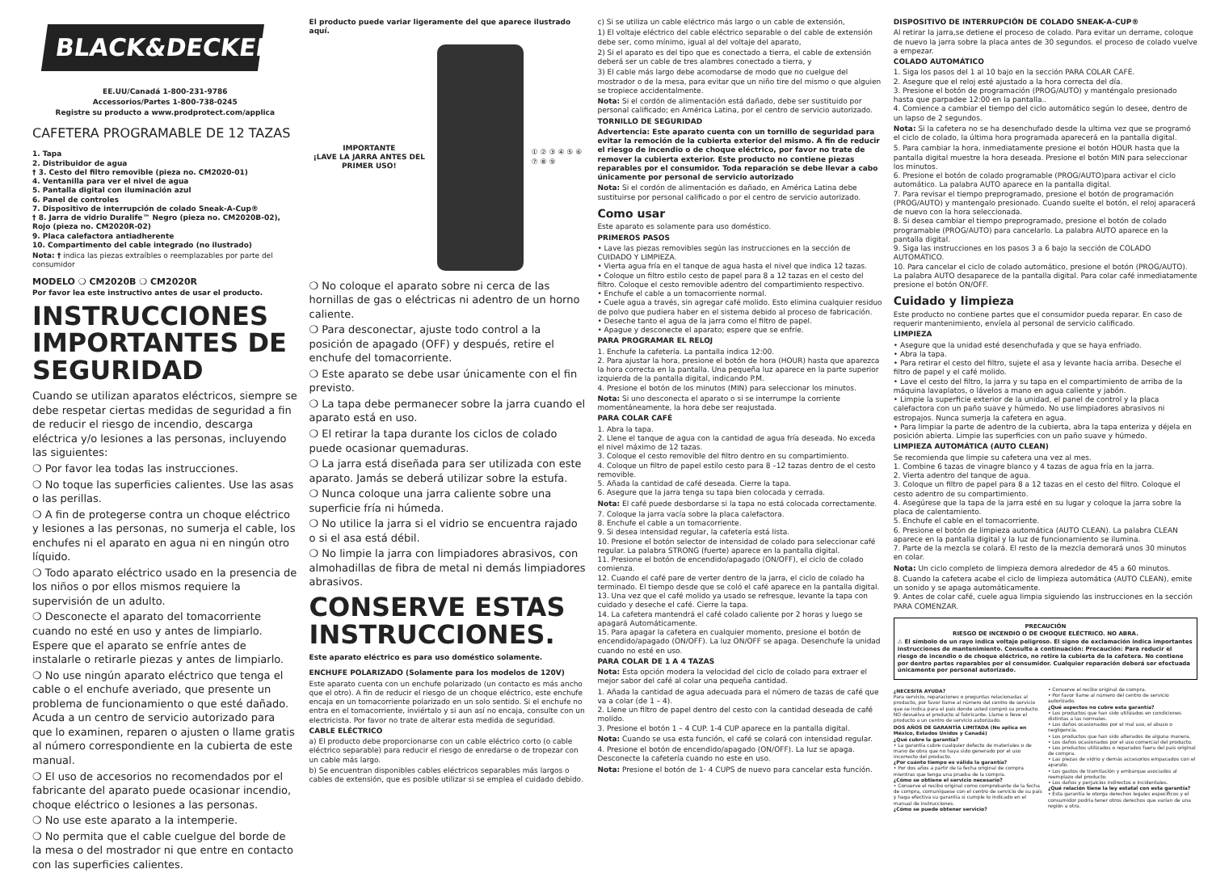BLACK&DECKER
EE.UU/Canadá 1-800-231-9786
Accessorios/Partes 1-800-738-0245
Registre su producto a www.prodprotect.com/applica
CAFETERA PROGRAMABLE DE 12 TAZAS
1. Tapa
2. Distribuidor de agua
† 3. Cesto del filtro removible (pieza no. CM2020-01)
4. Ventanilla para ver el nivel de agua
5. Pantalla digital con iluminación azul
6. Panel de controles
7. Dispositivo de interrupción de colado Sneak-A-Cup®
† 8. Jarra de vidrio Duralife™ Negro (pieza no. CM2020B-02), Rojo (pieza no. CM2020R-02)
9. Placa calefactora antiadherente
10. Compartimento del cable integrado (no ilustrado)
Nota: † indica las piezas extraíbles o reemplazables por parte del consumidor
MODELO ❍ CM2020B ❍ CM2020R
Por favor lea este instructivo antes de usar el producto.
INSTRUCCIONES IMPORTANTES DE SEGURIDAD
Cuando se utilizan aparatos eléctricos, siempre se debe respetar ciertas medidas de seguridad a fin de reducir el riesgo de incendio, descarga eléctrica y/o lesiones a las personas, incluyendo las siguientes:
❍ Por favor lea todas las instrucciones.
❍ No toque las superficies calientes. Use las asas o las perillas.
❍ A fin de protegerse contra un choque eléctrico y lesiones a las personas, no sumerja el cable, los enchufes ni el aparato en agua ni en ningún otro líquido.
❍ Todo aparato eléctrico usado en la presencia de los niños o por ellos mismos requiere la supervisión de un adulto.
❍ Desconecte el aparato del tomacorriente cuando no esté en uso y antes de limpiarlo. Espere que el aparato se enfríe antes de instalarle o retirarle piezas y antes de limpiarlo.
❍ No use ningún aparato eléctrico que tenga el cable o el enchufe averiado, que presente un problema de funcionamiento o que esté dañado. Acuda a un centro de servicio autorizado para que lo examinen, reparen o ajusten o llame gratis al número correspondiente en la cubierta de este manual.
❍ El uso de accesorios no recomendados por el fabricante del aparato puede ocasionar incendio, choque eléctrico o lesiones a las personas.
❍ No use este aparato a la intemperie.
❍ No permita que el cable cuelgue del borde de la mesa o del mostrador ni que entre en contacto con las superficies calientes.
El producto puede variar ligeramente del que aparece ilustrado aquí.
IMPORTANTE
¡LAVE LA JARRA ANTES DEL PRIMER USO!
① ② ③ ④ ⑤ ⑥ ⑦ ⑧ ⑨
❍ No coloque el aparato sobre ni cerca de las hornillas de gas o eléctricas ni adentro de un horno caliente.
❍ Para desconectar, ajuste todo control a la posición de apagado (OFF) y después, retire el enchufe del tomacorriente.
❍ Este aparato se debe usar únicamente con el fin previsto.
❍ La tapa debe permanecer sobre la jarra cuando el aparato está en uso.
❍ El retirar la tapa durante los ciclos de colado puede ocasionar quemaduras.
❍ La jarra está diseñada para ser utilizada con este aparato. Jamás se deberá utilizar sobre la estufa.
❍ Nunca coloque una jarra caliente sobre una superficie fría ni húmeda.
❍ No utilice la jarra si el vidrio se encuentra rajado o si el asa está débil.
❍ No limpie la jarra con limpiadores abrasivos, con almohadillas de fibra de metal ni demás limpiadores abrasivos.
CONSERVE ESTAS INSTRUCCIONES.
Este aparato eléctrico es para uso doméstico solamente.
ENCHUFE POLARIZADO (Solamente para los modelos de 120V)
Este aparato cuenta con un enchufe polarizado (un contacto es más ancho que el otro). A fin de reducir el riesgo de un choque eléctrico, este enchufe encaja en un tomacorriente polarizado en un solo sentido. Si el enchufe no entra en el tomacorriente, inviértalo y si aun así no encaja, consulte con un electricista. Por favor no trate de alterar esta medida de seguridad.
CABLE ELÉCTRICO
a) El producto debe proporcionarse con un cable eléctrico corto (o cable eléctrico separable) para reducir el riesgo de enredarse o de tropezar con un cable más largo.
b) Se encuentran disponibles cables eléctricos separables más largos o cables de extensión, que es posible utilizar si se emplea el cuidado debido.
c) Si se utiliza un cable eléctrico más largo o un cable de extensión,
1) El voltaje eléctrico del cable eléctrico separable o del cable de extensión debe ser, como mínimo, igual al del voltaje del aparato,
2) Si el aparato es del tipo que es conectado a tierra, el cable de extensión deberá ser un cable de tres alambres conectado a tierra, y
3) El cable más largo debe acomodarse de modo que no cuelgue del mostrador o de la mesa, para evitar que un niño tire del mismo o que alguien se tropiece accidentalmente.
Nota: Si el cordón de alimentación está dañado, debe ser sustituido por personal calificado; en América Latina, por el centro de servicio autorizado.
TORNILLO DE SEGURIDAD
Advertencia: Este aparato cuenta con un tornillo de seguridad para evitar la remoción de la cubierta exterior del mismo. A fin de reducir el riesgo de incendio o de choque eléctrico, por favor no trate de remover la cubierta exterior. Este producto no contiene piezas reparables por el consumidor. Toda reparación se debe llevar a cabo únicamente por personal de servicio autorizado
Nota: Si el cordón de alimentación es dañado, en América Latina debe sustituirse por personal calificado o por el centro de servicio autorizado.
Como usar
Este aparato es solamente para uso doméstico.
PRIMEROS PASOS
• Lave las piezas removibles según las instrucciones en la sección de CUIDADO Y LIMPIEZA.
• Vierta agua fría en el tanque de agua hasta el nivel que indica 12 tazas.
• Coloque un filtro estilo cesto de papel para 8 a 12 tazas en el cesto del filtro. Coloque el cesto removible adentro del compartimiento respectivo.
• Enchufe el cable a un tomacorriente normal.
• Cuele agua a través, sin agregar café molido. Esto elimina cualquier residuo de polvo que pudiera haber en el sistema debido al proceso de fabricación.
• Deseche tanto el agua de la jarra como el filtro de papel.
• Apague y desconecte el aparato; espere que se enfríe.
PARA PROGRAMAR EL RELOJ
1. Enchufe la cafetería. La pantalla indica 12:00.
2. Para ajustar la hora, presione el botón de hora (HOUR) hasta que aparezca la hora correcta en la pantalla. Una pequeña luz aparece en la parte superior izquierda de la pantalla digital, indicando P.M.
4. Presione el botón de los minutos (MIN) para seleccionar los minutos.
Nota: Si uno desconecta el aparato o si se interrumpe la corriente momentáneamente, la hora debe ser reajustada.
PARA COLAR CAFÉ
1. Abra la tapa.
2. Llene el tanque de agua con la cantidad de agua fría deseada. No exceda el nivel máximo de 12 tazas.
3. Coloque el cesto removible del filtro dentro en su compartimiento.
4. Coloque un filtro de papel estilo cesto para 8 –12 tazas dentro de el cesto removible.
5. Añada la cantidad de café deseada. Cierre la tapa.
6. Asegure que la jarra tenga su tapa bien colocada y cerrada.
Nota: El café puede desbordarse si la tapa no está colocada correctamente.
7. Coloque la jarra vacía sobre la placa calefactora.
8. Enchufe el cable a un tomacorriente.
9. Si desea intensidad regular, la cafetería está lista.
10. Presione el botón selector de intensidad de colado para seleccionar café regular. La palabra STRONG (fuerte) aparece en la pantalla digital.
11. Presione el botón de encendido/apagado (ON/OFF), el ciclo de colado comienza.
12. Cuando el café pare de verter dentro de la jarra, el ciclo de colado ha terminado. El tiempo desde que se coló el café aparece en la pantalla digital.
13. Una vez que el café molido ya usado se refresque, levante la tapa con cuidado y deseche el café. Cierre la tapa.
14. La cafetera mantendrá el café colado caliente por 2 horas y luego se apagará Automáticamente.
15. Para apagar la cafetera en cualquier momento, presione el botón de encendido/apagado (ON/OFF). La luz ON/OFF se apaga. Desenchufe la unidad cuando no esté en uso.
PARA COLAR DE 1 A 4 TAZAS
Nota: Esta opción modera la velocidad del ciclo de colado para extraer el mejor sabor del café al colar una pequeña cantidad.
1. Añada la cantidad de agua adecuada para el número de tazas de café que va a colar (de 1 – 4).
2. Llene un filtro de papel dentro del cesto con la cantidad deseada de café molido.
3. Presione el botón 1 – 4 CUP. 1-4 CUP aparece en la pantalla digital.
Nota: Cuando se usa esta función, el café se colará con intensidad regular.
4. Presione el botón de encendido/apagado (ON/OFF). La luz se apaga. Desconecte la cafetería cuando no este en uso.
Nota: Presione el botón de 1- 4 CUPS de nuevo para cancelar esta función.
DISPOSITIVO DE INTERRUPCIÓN DE COLADO SNEAK-A-CUP®
Al retirar la jarra,se detiene el proceso de colado. Para evitar un derrame, coloque de nuevo la jarra sobre la placa antes de 30 segundos. el proceso de colado vuelve a empezar.
COLADO AUTOMÁTICO
1. Siga los pasos del 1 al 10 bajo en la sección PARA COLAR CAFÉ.
2. Asegure que el reloj esté ajustado a la hora correcta del día.
3. Presione el botón de programación (PROG/AUTO) y manténgalo presionado hasta que parpadee 12:00 en la pantalla..
4. Comience a cambiar el tiempo del ciclo automático según lo desee, dentro de un lapso de 2 segundos.
Nota: Si la cafetera no se ha desenchufado desde la ultima vez que se programó el ciclo de colado, la última hora programada aparecerá en la pantalla digital.
5. Para cambiar la hora, inmediatamente presione el botón HOUR hasta que la pantalla digital muestre la hora deseada. Presione el botón MIN para seleccionar los minutos.
6. Presione el botón de colado programable (PROG/AUTO)para activar el ciclo automático. La palabra AUTO aparece en la pantalla digital.
7. Para revisar el tiempo preprogramado, presione el botón de programación (PROG/AUTO) y mantengalo presionado. Cuando suelte el botón, el reloj aparacerá de nuevo con la hora seleccionada.
8. Si desea cambiar el tiempo preprogramado, presione el botón de colado programable (PROG/AUTO) para cancelarlo. La palabra AUTO aparece en la pantalla digital.
9. Siga las instrucciones en los pasos 3 a 6 bajo la sección de COLADO AUTOMÁTICO.
10. Para cancelar el ciclo de colado automático, presione el botón (PROG/AUTO). La palabra AUTO desaparece de la pantalla digital. Para colar café inmediatamente presione el botón ON/OFF.
Cuidado y limpieza
Este producto no contiene partes que el consumidor pueda reparar. En caso de requerir mantenimiento, envíela al personal de servicio calificado.
LIMPIEZA
• Asegure que la unidad esté desenchufada y que se haya enfriado.
• Abra la tapa.
• Para retirar el cesto del filtro, sujete el asa y levante hacia arriba. Deseche el filtro de papel y el café molido.
• Lave el cesto del filtro, la jarra y su tapa en el compartimiento de arriba de la máquina lavaplatos, o lávelos a mano en agua caliente y jabón.
• Limpie la superficie exterior de la unidad, el panel de control y la placa calefactora con un paño suave y húmedo. No use limpiadores abrasivos ni estropajos. Nunca sumerja la cafetera en agua.
• Para limpiar la parte de adentro de la cubierta, abra la tapa enteriza y déjela en posición abierta. Limpie las superficies con un paño suave y húmedo.
LIMPIEZA AUTOMÁTICA (AUTO CLEAN)
Se recomienda que limpie su cafetera una vez al mes.
1. Combine 6 tazas de vinagre blanco y 4 tazas de agua fría en la jarra.
2. Vierta adentro del tanque de agua.
3. Coloque un filtro de papel para 8 a 12 tazas en el cesto del filtro. Coloque el cesto adentro de su compartimiento.
4. Asegúrese que la tapa de la jarra esté en su lugar y coloque la jarra sobre la placa de calentamiento.
5. Enchufe el cable en el tomacorriente.
6. Presione el botón de limpieza automática (AUTO CLEAN). La palabra CLEAN aparece en la pantalla digital y la luz de funcionamiento se ilumina.
7. Parte de la mezcla se colará. El resto de la mezcla demorará unos 30 minutos en colar.
Nota: Un ciclo completo de limpieza demora alrededor de 45 a 60 minutos.
8. Cuando la cafetera acabe el ciclo de limpieza automática (AUTO CLEAN), emite un sonido y se apaga automáticamente.
9. Antes de colar café, cuele agua limpia siguiendo las instrucciones en la sección PARA COMENZAR.
PRECAUCIÓN
RIESGO DE INCENDIO O DE CHOQUE ELÉCTRICO. NO ABRA.
⚠ El símbolo de un rayo indica voltaje peligroso. El signo de exclamación indica importantes instrucciones de mantenimiento. Consulte a continuación: Precaución: Para reducir el riesgo de incendio o de choque eléctrico, no retire la cubierta de la cafetera. No contiene por dentro partes reparables por el consumidor. Cualquier reparación deberá ser efectuada únicamente por personal autorizado.
¿NECESITA AYUDA?
Para servicio, reparaciones o preguntas relacionadas al producto, por favor llame al número del centro de servicio que se indica para el país donde usted compró su producto. NO devuélva el producto al fabricante. Llame o lleve el producto a un centro de servicio autorizado.
DOS AÑOS DE GARANTÍA LIMITADA (No aplica en México, Estados Unidos y Canadá)
¿Qué cubre la garantía?
• La garantía cubre cualquier defecto de materiales o de mano de obra que no haya sido generado por el uso incorrecto del producto.
¿Por cuánto tiempo es válida la garantía?
• Por dos años a partir de la fecha original de compra mientras que tenga una prueba de la compra.
¿Cómo se obtiene el servicio necesario?
• Conserve el recibo original como comprobante de la fecha de compra, comuníquese con el centro de servicio de su país y haga efectiva su garantía si cumple lo indicado en el manual de instrucciones.
¿Cómo se puede obtener servicio?
• Conserve el recibo original de compra.
• Por favor llame al número del centro de servicio autorizado.
¿Qué aspectos no cubre esta garantía?
• Los productos que han sido utilizados en condiciones distintas a las normales.
• Los daños ocasionados por el mal uso, el abuso o negligencia.
• Los productos que han sido alterados de alguna manera.
• Los daños ocasionados por el uso comercial del producto.
• Los productos utilizados o reparados fuera del país original de compra.
• Las piezas de vidrio y demás accesorios empacados con el aparato.
• Los gastos de tramitación y embarque asociados al reemplazo del producto.
• Los daños y perjuicios indirectos o incidentales.
¿Qué relación tiene la ley estatal con esta garantía?
• Esta garantía le otorga derechos legales específicos y el consumidor podría tener otros derechos que varían de una región a otra.